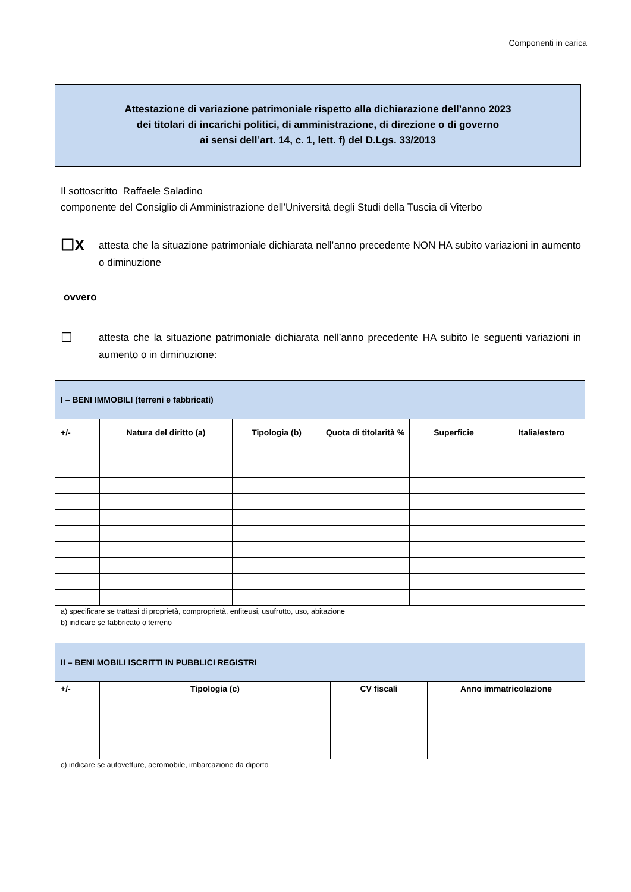Componenti in carica
Attestazione di variazione patrimoniale rispetto alla dichiarazione dell’anno 2023
dei titolari di incarichi politici, di amministrazione, di direzione o di governo
ai sensi dell’art. 14, c. 1, lett. f) del D.Lgs. 33/2013
Il sottoscritto Raffaele Saladino
componente del Consiglio di Amministrazione dell’Università degli Studi della Tuscia di Viterbo
☐X
attesta che la situazione patrimoniale dichiarata nell’anno precedente NON HA subito variazioni in aumento o diminuzione
ovvero
☐
attesta che la situazione patrimoniale dichiarata nell’anno precedente HA subito le seguenti variazioni in aumento o in diminuzione:
| I – BENI IMMOBILI (terreni e fabbricati) | | | | | |
| --- | --- | --- | --- | --- | --- |
| +/- | Natura del diritto (a) | Tipologia (b) | Quota di titolarità % | Superficie | Italia/estero |
a) specificare se trattasi di proprietà, comproprietà, enfiteusi, usufrutto, uso, abitazione
b) indicare se fabbricato o terreno
| II – BENI MOBILI ISCRITTI IN PUBBLICI REGISTRI | | | |
| --- | --- | --- | --- |
| +/- | Tipologia (c) | CV fiscali | Anno immatricolazione |
c) indicare se autovetture, aeromobile, imbarcazione da diporto